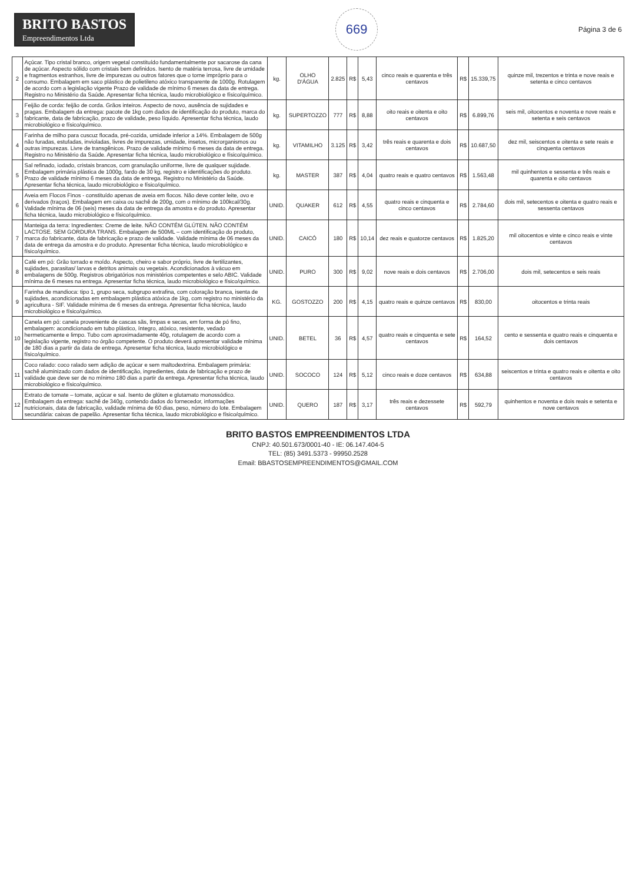BRITO BASTOS
Empreendimentos Ltda
669
Página 3 de 6
| 2 | Açúcar. Tipo cristal branco, origem vegetal constituído fundamentalmente por sacarose da cana de açúcar. Aspecto sólido com cristais bem definidos. Isento de matéria terrosa, livre de umidade e fragmentos estranhos, livre de impurezas ou outros fatores que o torne impróprio para o consumo. Embalagem em saco plástico de polietileno atóxico transparente de 1000g. Rotulagem de acordo com a legislação vigente Prazo de validade de mínimo 6 meses da data de entrega. Registro no Ministério da Saúde. Apresentar ficha técnica, laudo microbiológico e físico/químico. | kg. | OLHO D'ÁGUA | 2.825 | R$ | 5,43 | cinco reais e quarenta e três centavos | R$ | 15.339,75 | quinze mil, trezentos e trinta e nove reais e setenta e cinco centavos |
| 3 | Feijão de corda: feijão de corda. Grãos inteiros. Aspecto de novo, ausência de sujidades e pragas. Embalagem da entrega: pacote de 1kg com dados de identificação do produto, marca do fabricante, data de fabricação, prazo de validade, peso líquido. Apresentar ficha técnica, laudo microbiológico e físico/químico. | kg. | SUPERTOZZO | 777 | R$ | 8,88 | oito reais e oitenta e oito centavos | R$ | 6.899,76 | seis mil, oitocentos e noventa e nove reais e setenta e seis centavos |
| 4 | Farinha de milho para cuscuz flocada, pré-cozida, umidade inferior a 14%. Embalagem de 500g não furadas, estufadas, invioladas, livres de impurezas, umidade, insetos, microrganismos ou outras impurezas. Livre de transgênicos. Prazo de validade mínimo 6 meses da data de entrega. Registro no Ministério da Saúde. Apresentar ficha técnica, laudo microbiológico e físico/químico. | kg. | VITAMILHO | 3.125 | R$ | 3,42 | três reais e quarenta e dois centavos | R$ | 10.687,50 | dez mil, seiscentos e oitenta e sete reais e cinquenta centavos |
| 5 | Sal refinado, iodado, cristais brancos, com granulação uniforme, livre de qualquer sujidade. Embalagem primária plástica de 1000g, fardo de 30 kg, registro e identificações do produto. Prazo de validade mínimo 6 meses da data de entrega. Registro no Ministério da Saúde. Apresentar ficha técnica, laudo microbiológico e físico/químico. | kg. | MASTER | 387 | R$ | 4,04 | quatro reais e quatro centavos | R$ | 1.563,48 | mil quinhentos e sessenta e três reais e quarenta e oito centavos |
| 6 | Aveia em Flocos Finos - constituído apenas de aveia em flocos. Não deve conter leite, ovo e derivados (traços). Embalagem em caixa ou sachê de 200g, com o mínimo de 100kcal/30g. Validade mínima de 06 (seis) meses da data de entrega da amostra e do produto. Apresentar ficha técnica, laudo microbiológico e físico/químico. | UNID. | QUAKER | 612 | R$ | 4,55 | quatro reais e cinquenta e cinco centavos | R$ | 2.784,60 | dois mil, setecentos e oitenta e quatro reais e sessenta centavos |
| 7 | Manteiga da terra: Ingredientes: Creme de leite. NÃO CONTÉM GLÚTEN. NÃO CONTÉM LACTOSE. SEM GORDURA TRANS. Embalagem de 500ML – com identificação do produto, marca do fabricante, data de fabricação e prazo de validade. Validade mínima de 06 meses da data de entrega da amostra e do produto. Apresentar ficha técnica, laudo microbiológico e físico/químico. | UNID. | CAICÓ | 180 | R$ | 10,14 | dez reais e quatorze centavos | R$ | 1.825,20 | mil oitocentos e vinte e cinco reais e vinte centavos |
| 8 | Café em pó: Grão torrado e moído. Aspecto, cheiro e sabor próprio, livre de fertilizantes, sujidades, parasitas/ larvas e detritos animais ou vegetais. Acondicionados à vácuo em embalagens de 500g. Registros obrigatórios nos ministérios competentes e selo ABIC. Validade mínima de 6 meses na entrega. Apresentar ficha técnica, laudo microbiológico e físico/químico. | UNID. | PURO | 300 | R$ | 9,02 | nove reais e dois centavos | R$ | 2.706,00 | dois mil, setecentos e seis reais |
| 9 | Farinha de mandioca: tipo 1, grupo seca, subgrupo extrafina, com coloração branca, isenta de sujidades, acondicionadas em embalagem plástica atóxica de 1kg, com registro no ministério da agricultura - SIF. Validade mínima de 6 meses da entrega. Apresentar ficha técnica, laudo microbiológico e físico/químico. | KG. | GOSTOZZO | 200 | R$ | 4,15 | quatro reais e quinze centavos | R$ | 830,00 | oitocentos e trinta reais |
| 10 | Canela em pó: canela proveniente de cascas sãs, limpas e secas, em forma de pó fino, embalagem: acondicionado em tubo plástico, íntegro, atóxico, resistente, vedado hermeticamente e limpo. Tubo com aproximadamente 40g, rotulagem de acordo com a legislação vigente, registro no órgão competente. O produto deverá apresentar validade mínima de 180 dias a partir da data de entrega. Apresentar ficha técnica, laudo microbiológico e físico/químico. | UNID. | BETEL | 36 | R$ | 4,57 | quatro reais e cinquenta e sete centavos | R$ | 164,52 | cento e sessenta e quatro reais e cinquenta e dois centavos |
| 11 | Coco ralado: coco ralado sem adição de açúcar e sem maltodextrina. Embalagem primária: sachê aluminizado com dados de identificação, ingredientes, data de fabricação e prazo de validade que deve ser de no mínimo 180 dias a partir da entrega. Apresentar ficha técnica, laudo microbiológico e físico/químico. | UNID. | SOCOCO | 124 | R$ | 5,12 | cinco reais e doze centavos | R$ | 634,88 | seiscentos e trinta e quatro reais e oitenta e oito centavos |
| 12 | Extrato de tomate – tomate, açúcar e sal. Isento de glúten e glutamato monossódico. Embalagem da entrega: sachê de 340g, contendo dados do fornecedor, informações nutricionais, data de fabricação, validade mínima de 60 dias, peso, número do lote. Embalagem secundária: caixas de papelão. Apresentar ficha técnica, laudo microbiológico e físico/químico. | UNID. | QUERO | 187 | R$ | 3,17 | três reais e dezessete centavos | R$ | 592,79 | quinhentos e noventa e dois reais e setenta e nove centavos |
BRITO BASTOS EMPREENDIMENTOS LTDA
CNPJ: 40.501.673/0001-40 - IE: 06.147.404-5
TEL: (85) 3491.5373 - 99950.2528
Email: BBASTOSEMPREENDIMENTOS@GMAIL.COM